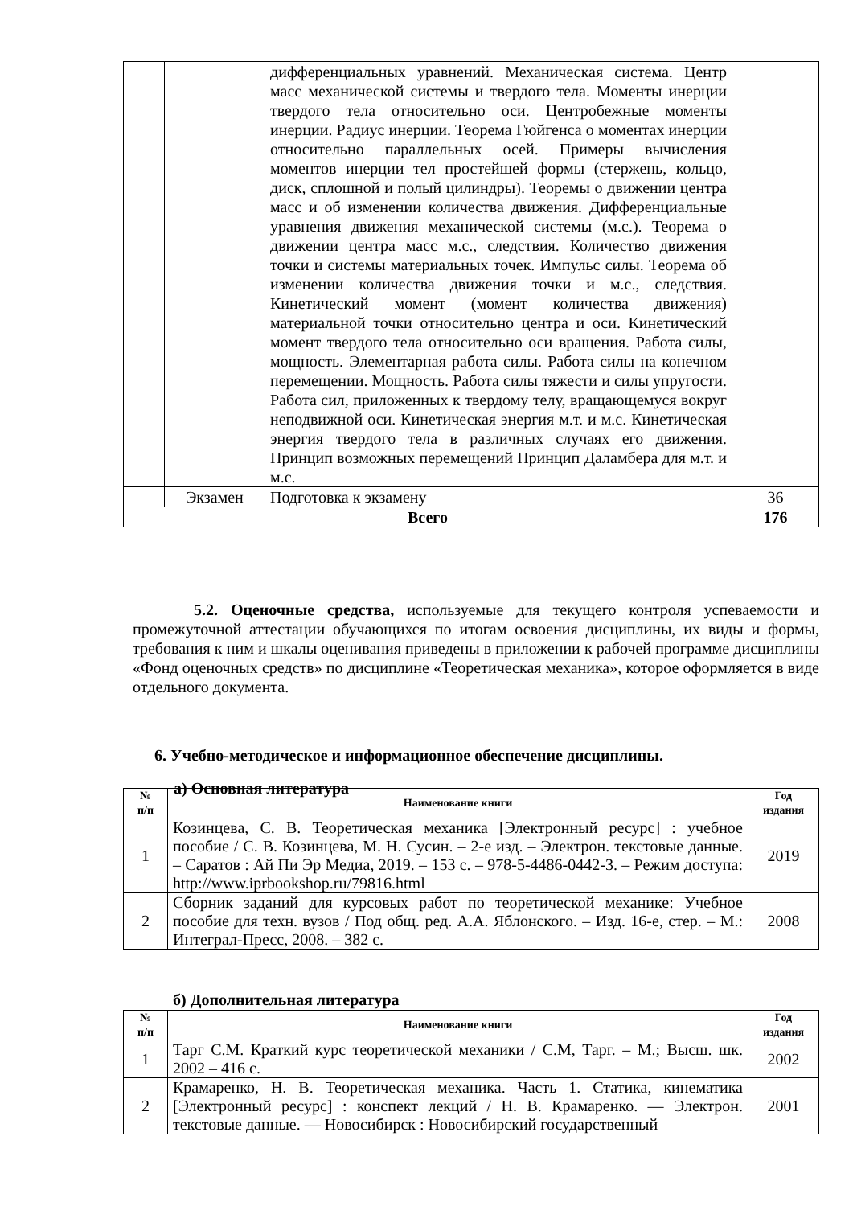| | | дифференциальных уравнений. Механическая система. Центр масс механической системы и твердого тела. Моменты инерции твердого тела относительно оси. Центробежные моменты инерции. Радиус инерции. Теорема Гюйгенса о моментах инерции относительно параллельных осей. Примеры вычисления моментов инерции тел простейшей формы (стержень, кольцо, диск, сплошной и полый цилиндры). Теоремы о движении центра масс и об изменении количества движения. Дифференциальные уравнения движения механической системы (м.с.). Теорема о движении центра масс м.с., следствия. Количество движения точки и системы материальных точек. Импульс силы. Теорема об изменении количества движения точки и м.с., следствия. Кинетический момент (момент количества движения) материальной точки относительно центра и оси. Кинетический момент твердого тела относительно оси вращения. Работа силы, мощность. Элементарная работа силы. Работа силы на конечном перемещении. Мощность. Работа силы тяжести и силы упругости. Работа сил, приложенных к твердому телу, вращающемуся вокруг неподвижной оси. Кинетическая энергия м.т. и м.с. Кинетическая энергия твердого тела в различных случаях его движения. Принцип возможных перемещений Принцип Даламбера для м.т. и м.с. | |
| | Экзамен | Подготовка к экзамену | 36 |
| Всего | | | 176 |
5.2. Оценочные средства, используемые для текущего контроля успеваемости и промежуточной аттестации обучающихся по итогам освоения дисциплины, их виды и формы, требования к ним и шкалы оценивания приведены в приложении к рабочей программе дисциплины «Фонд оценочных средств» по дисциплине «Теоретическая механика», которое оформляется в виде отдельного документа.
6. Учебно-методическое и информационное обеспечение дисциплины.
а) Основная литература
| № п/п | Наименование книги | Год издания |
| --- | --- | --- |
| 1 | Козинцева, С. В. Теоретическая механика [Электронный ресурс] : учебное пособие / С. В. Козинцева, М. Н. Сусин. – 2-е изд. – Электрон. текстовые данные. – Саратов : Ай Пи Эр Медиа, 2019. – 153 c. – 978-5-4486-0442-3. – Режим доступа: http://www.iprbookshop.ru/79816.html | 2019 |
| 2 | Сборник заданий для курсовых работ по теоретической механике: Учебное пособие для техн. вузов / Под общ. ред. А.А. Яблонского. – Изд. 16-е, стер. – М.: Интеграл-Пресс, 2008. – 382 с. | 2008 |
б) Дополнительная литература
| № п/п | Наименование книги | Год издания |
| --- | --- | --- |
| 1 | Тарг С.М. Краткий курс теоретической механики / С.М, Тарг. – М.; Высш. шк. 2002 – 416 с. | 2002 |
| 2 | Крамаренко, Н. В. Теоретическая механика. Часть 1. Статика, кинематика [Электронный ресурс] : конспект лекций / Н. В. Крамаренко. — Электрон. текстовые данные. — Новосибирск : Новосибирский государственный | 2001 |